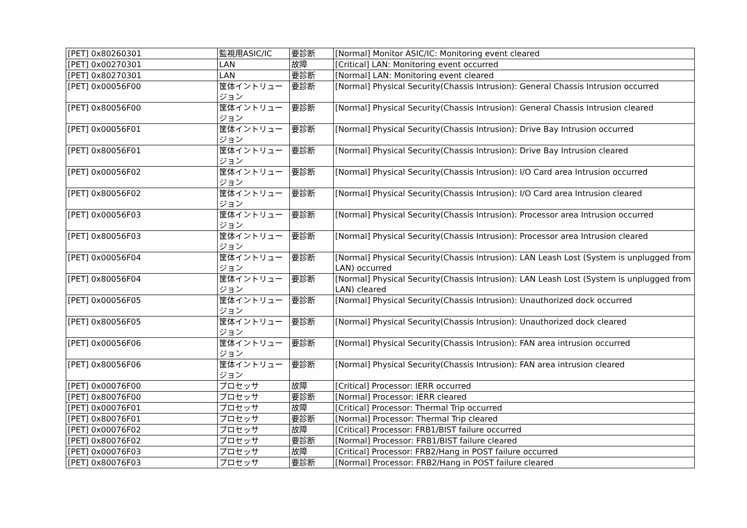| [PET] 0x80260301 | 監視用ASIC/IC | 要診断 | [Normal] Monitor ASIC/IC: Monitoring event cleared |
| [PET] 0x00270301 | LAN | 故障 | [Critical] LAN: Monitoring event occurred |
| [PET] 0x80270301 | LAN | 要診断 | [Normal] LAN: Monitoring event cleared |
| [PET] 0x00056F00 | 筐体イントリュージョン | 要診断 | [Normal] Physical Security(Chassis Intrusion): General Chassis Intrusion occurred |
| [PET] 0x80056F00 | 筐体イントリュージョン | 要診断 | [Normal] Physical Security(Chassis Intrusion): General Chassis Intrusion cleared |
| [PET] 0x00056F01 | 筐体イントリュージョン | 要診断 | [Normal] Physical Security(Chassis Intrusion): Drive Bay Intrusion occurred |
| [PET] 0x80056F01 | 筐体イントリュージョン | 要診断 | [Normal] Physical Security(Chassis Intrusion): Drive Bay Intrusion cleared |
| [PET] 0x00056F02 | 筐体イントリュージョン | 要診断 | [Normal] Physical Security(Chassis Intrusion): I/O Card area Intrusion occurred |
| [PET] 0x80056F02 | 筐体イントリュージョン | 要診断 | [Normal] Physical Security(Chassis Intrusion): I/O Card area Intrusion cleared |
| [PET] 0x00056F03 | 筐体イントリュージョン | 要診断 | [Normal] Physical Security(Chassis Intrusion): Processor area Intrusion occurred |
| [PET] 0x80056F03 | 筐体イントリュージョン | 要診断 | [Normal] Physical Security(Chassis Intrusion): Processor area Intrusion cleared |
| [PET] 0x00056F04 | 筐体イントリュージョン | 要診断 | [Normal] Physical Security(Chassis Intrusion): LAN Leash Lost (System is unplugged from LAN) occurred |
| [PET] 0x80056F04 | 筐体イントリュージョン | 要診断 | [Normal] Physical Security(Chassis Intrusion): LAN Leash Lost (System is unplugged from LAN) cleared |
| [PET] 0x00056F05 | 筐体イントリュージョン | 要診断 | [Normal] Physical Security(Chassis Intrusion): Unauthorized dock occurred |
| [PET] 0x80056F05 | 筐体イントリュージョン | 要診断 | [Normal] Physical Security(Chassis Intrusion): Unauthorized dock cleared |
| [PET] 0x00056F06 | 筐体イントリュージョン | 要診断 | [Normal] Physical Security(Chassis Intrusion): FAN area intrusion occurred |
| [PET] 0x80056F06 | 筐体イントリュージョン | 要診断 | [Normal] Physical Security(Chassis Intrusion): FAN area intrusion cleared |
| [PET] 0x00076F00 | プロセッサ | 故障 | [Critical] Processor: IERR occurred |
| [PET] 0x80076F00 | プロセッサ | 要診断 | [Normal] Processor: IERR cleared |
| [PET] 0x00076F01 | プロセッサ | 故障 | [Critical] Processor: Thermal Trip occurred |
| [PET] 0x80076F01 | プロセッサ | 要診断 | [Normal] Processor: Thermal Trip cleared |
| [PET] 0x00076F02 | プロセッサ | 故障 | [Critical] Processor: FRB1/BIST failure occurred |
| [PET] 0x80076F02 | プロセッサ | 要診断 | [Normal] Processor: FRB1/BIST failure cleared |
| [PET] 0x00076F03 | プロセッサ | 故障 | [Critical] Processor: FRB2/Hang in POST failure occurred |
| [PET] 0x80076F03 | プロセッサ | 要診断 | [Normal] Processor: FRB2/Hang in POST failure cleared |